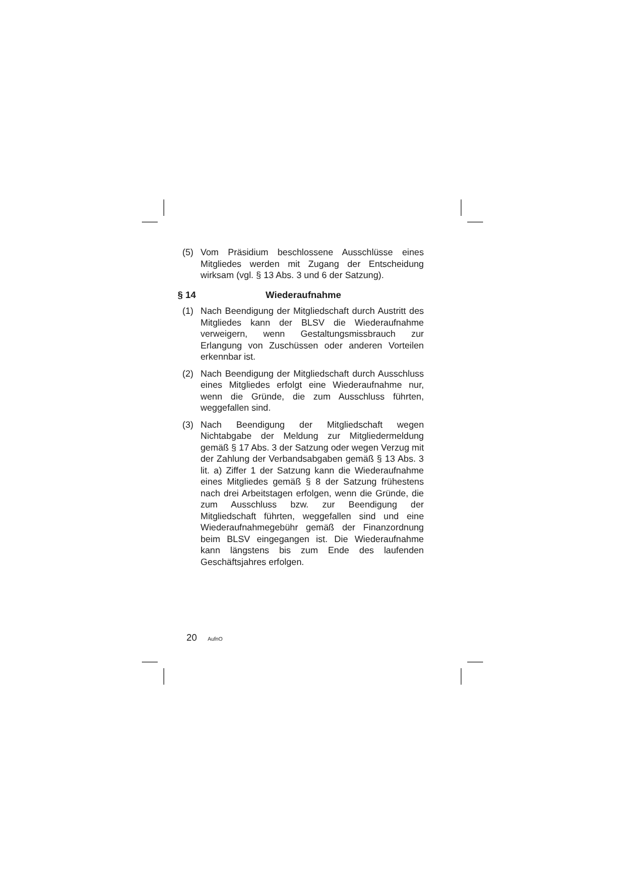(5) Vom Präsidium beschlossene Ausschlüsse eines Mitgliedes werden mit Zugang der Entscheidung wirksam (vgl. § 13 Abs. 3 und 6 der Satzung).
§ 14 Wiederaufnahme
(1) Nach Beendigung der Mitgliedschaft durch Austritt des Mitgliedes kann der BLSV die Wiederaufnahme verweigern, wenn Gestaltungsmissbrauch zur Erlangung von Zuschüssen oder anderen Vorteilen erkennbar ist.
(2) Nach Beendigung der Mitgliedschaft durch Ausschluss eines Mitgliedes erfolgt eine Wiederaufnahme nur, wenn die Gründe, die zum Ausschluss führten, weggefallen sind.
(3) Nach Beendigung der Mitgliedschaft wegen Nichtabgabe der Meldung zur Mitgliedermeldung gemäß § 17 Abs. 3 der Satzung oder wegen Verzug mit der Zahlung der Verbandsabgaben gemäß § 13 Abs. 3 lit. a) Ziffer 1 der Satzung kann die Wiederaufnahme eines Mitgliedes gemäß § 8 der Satzung frühestens nach drei Arbeitstagen erfolgen, wenn die Gründe, die zum Ausschluss bzw. zur Beendigung der Mitgliedschaft führten, weggefallen sind und eine Wiederaufnahmegebühr gemäß der Finanzordnung beim BLSV eingegangen ist. Die Wiederaufnahme kann längstens bis zum Ende des laufenden Geschäftsjahres erfolgen.
20 AufnO